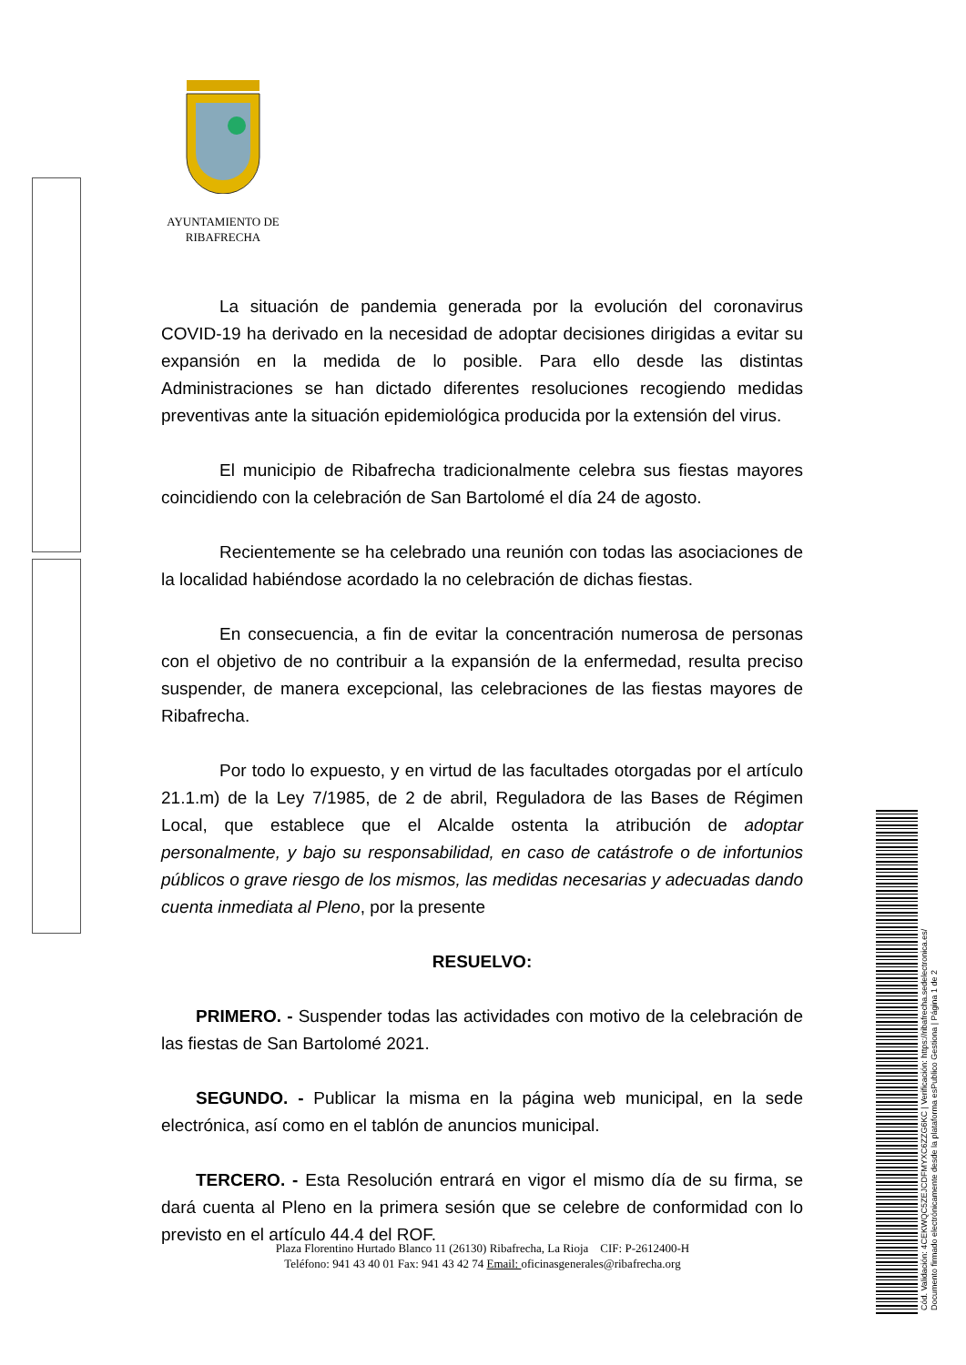AYUNTAMIENTO DE RIBAFRECHA
La situación de pandemia generada por la evolución del coronavirus COVID-19 ha derivado en la necesidad de adoptar decisiones dirigidas a evitar su expansión en la medida de lo posible. Para ello desde las distintas Administraciones se han dictado diferentes resoluciones recogiendo medidas preventivas ante la situación epidemiológica producida por la extensión del virus.
El municipio de Ribafrecha tradicionalmente celebra sus fiestas mayores coincidiendo con la celebración de San Bartolomé el día 24 de agosto.
Recientemente se ha celebrado una reunión con todas las asociaciones de la localidad habiéndose acordado la no celebración de dichas fiestas.
En consecuencia, a fin de evitar la concentración numerosa de personas con el objetivo de no contribuir a la expansión de la enfermedad, resulta preciso suspender, de manera excepcional, las celebraciones de las fiestas mayores de Ribafrecha.
Por todo lo expuesto, y en virtud de las facultades otorgadas por el artículo 21.1.m) de la Ley 7/1985, de 2 de abril, Reguladora de las Bases de Régimen Local, que establece que el Alcalde ostenta la atribución de adoptar personalmente, y bajo su responsabilidad, en caso de catástrofe o de infortunios públicos o grave riesgo de los mismos, las medidas necesarias y adecuadas dando cuenta inmediata al Pleno, por la presente
RESUELVO:
PRIMERO. - Suspender todas las actividades con motivo de la celebración de las fiestas de San Bartolomé 2021.
SEGUNDO. - Publicar la misma en la página web municipal, en la sede electrónica, así como en el tablón de anuncios municipal.
TERCERO. - Esta Resolución entrará en vigor el mismo día de su firma, se dará cuenta al Pleno en la primera sesión que se celebre de conformidad con lo previsto en el artículo 44.4 del ROF.
Plaza Florentino Hurtado Blanco 11 (26130) Ribafrecha, La Rioja CIF: P-2612400-H
Teléfono: 941 43 40 01 Fax: 941 43 42 74 Email: oficinasgenerales@ribafrecha.org
Cód. Validación: 4CEKWQC5ZEJCDFMYXC6ZZG6KC | Verificación: https://ribafrecha.sedelectronica.es/
Documento firmado electrónicamente desde la plataforma esPublico Gestiona | Página 1 de 2